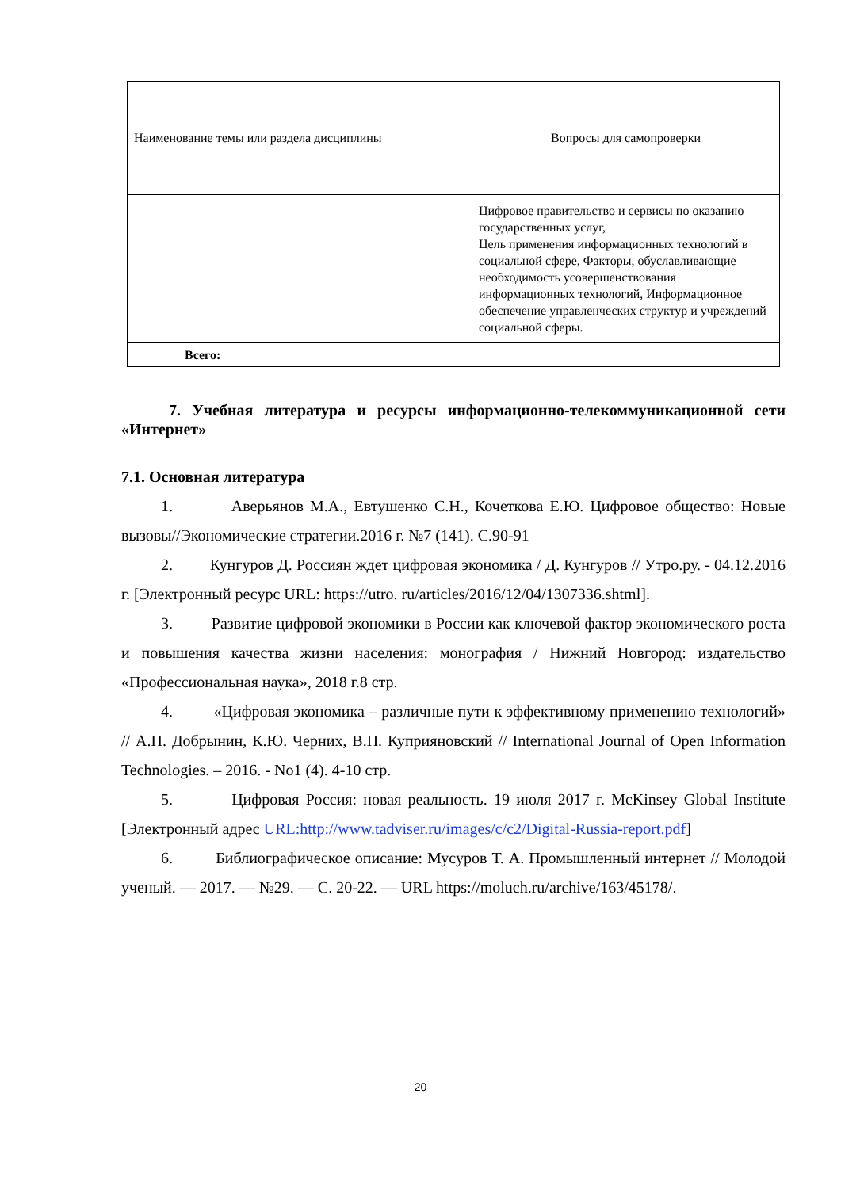| Наименование темы или раздела дисциплины | Вопросы для самопроверки |
| --- | --- |
| | Цифровое правительство и сервисы по оказанию государственных услуг, Цель применения информационных технологий в социальной сфере, Факторы, обуславливающие необходимость усовершенствования информационных технологий, Информационное обеспечение управленческих структур и учреждений социальной сферы. |
| Всего: | |
7. Учебная литература и ресурсы информационно-телекоммуникационной сети «Интернет»
7.1. Основная литература
1. Аверьянов М.А., Евтушенко С.Н., Кочеткова Е.Ю. Цифровое общество: Новые вызовы//Экономические стратегии.2016 г. №7 (141). С.90-91
2. Кунгуров Д. Россиян ждет цифровая экономика / Д. Кунгуров // Утро.ру. - 04.12.2016 г. [Электронный ресурс URL: https://utro. ru/articles/2016/12/04/1307336.shtml].
3. Развитие цифровой экономики в России как ключевой фактор экономического роста и повышения качества жизни населения: монография / Нижний Новгород: издательство «Профессиональная наука», 2018 г.8 стр.
4. «Цифровая экономика – различные пути к эффективному применению технологий» // А.П. Добрынин, К.Ю. Черних, В.П. Куприяновский // International Journal of Open Information Technologies. – 2016. - No1 (4). 4-10 стр.
5. Цифровая Россия: новая реальность. 19 июля 2017 г. McKinsey Global Institute [Электронный адрес URL:http://www.tadviser.ru/images/c/c2/Digital-Russia-report.pdf]
6. Библиографическое описание: Мусуров Т. А. Промышленный интернет // Молодой ученый. — 2017. — №29. — С. 20-22. — URL https://moluch.ru/archive/163/45178/.
20